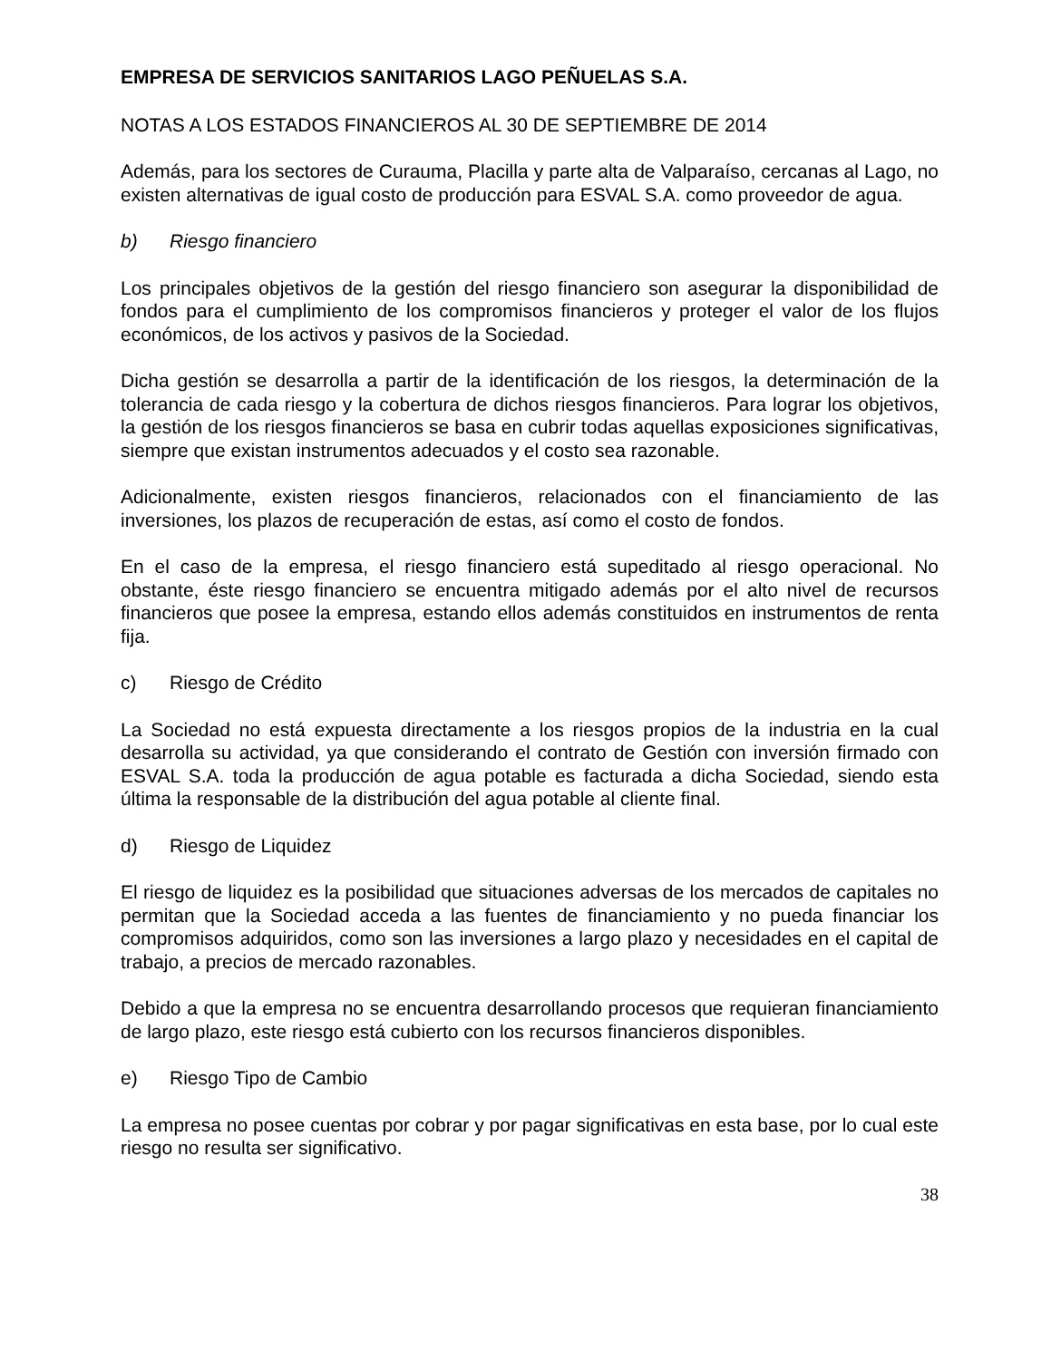EMPRESA DE SERVICIOS SANITARIOS LAGO PEÑUELAS S.A.
NOTAS A LOS ESTADOS FINANCIEROS AL 30 DE SEPTIEMBRE DE 2014
Además, para los sectores de Curauma, Placilla y parte alta de Valparaíso, cercanas al Lago, no existen alternativas de igual costo de producción para ESVAL S.A. como proveedor de agua.
b) Riesgo financiero
Los principales objetivos de la gestión del riesgo financiero son asegurar la disponibilidad de fondos para el cumplimiento de los compromisos financieros y proteger el valor de los flujos económicos, de los activos y pasivos de la Sociedad.
Dicha gestión se desarrolla a partir de la identificación de los riesgos, la determinación de la tolerancia de cada riesgo y la cobertura de dichos riesgos financieros. Para lograr los objetivos, la gestión de los riesgos financieros se basa en cubrir todas aquellas exposiciones significativas, siempre que existan instrumentos adecuados y el costo sea razonable.
Adicionalmente, existen riesgos financieros, relacionados con el financiamiento de las inversiones, los plazos de recuperación de estas, así como el costo de fondos.
En el caso de la empresa, el riesgo financiero está supeditado al riesgo operacional. No obstante, éste riesgo financiero se encuentra mitigado además por el alto nivel de recursos financieros que posee la empresa, estando ellos además constituidos en instrumentos de renta fija.
c) Riesgo de Crédito
La Sociedad no está expuesta directamente a los riesgos propios de la industria en la cual desarrolla su actividad, ya que considerando el contrato de Gestión con inversión firmado con ESVAL S.A. toda la producción de agua potable es facturada a dicha Sociedad, siendo esta última la responsable de la distribución del agua potable al cliente final.
d) Riesgo de Liquidez
El riesgo de liquidez es la posibilidad que situaciones adversas de los mercados de capitales no permitan que la Sociedad acceda a las fuentes de financiamiento y no pueda financiar los compromisos adquiridos, como son las inversiones a largo plazo y necesidades en el capital de trabajo, a precios de mercado razonables.
Debido a que la empresa no se encuentra desarrollando procesos que requieran financiamiento de largo plazo, este riesgo está cubierto con los recursos financieros disponibles.
e) Riesgo Tipo de Cambio
La empresa no posee cuentas por cobrar y por pagar significativas en esta base, por lo cual este riesgo no resulta ser significativo.
38